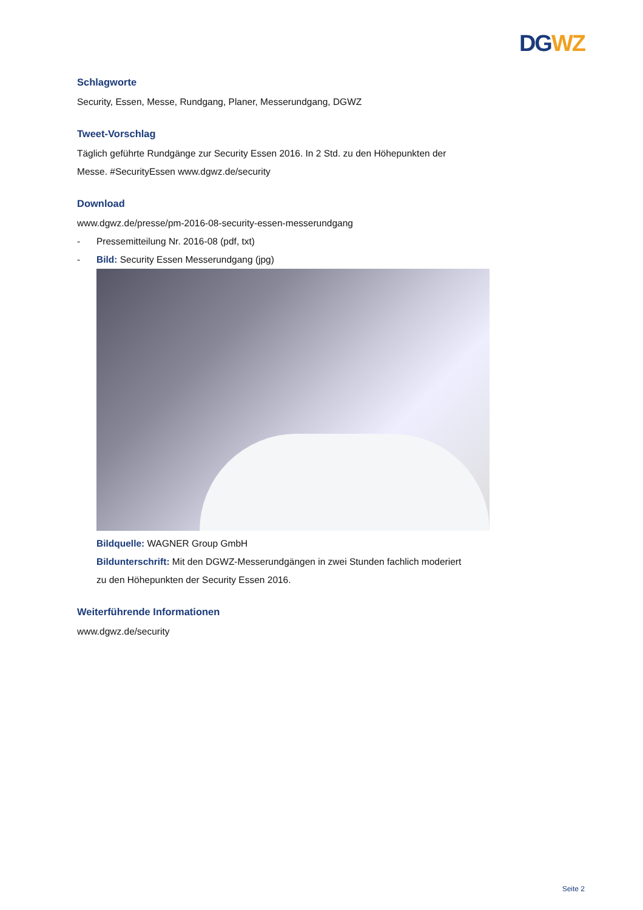DG WZ
Schlagworte
Security, Essen, Messe, Rundgang, Planer, Messerundgang, DGWZ
Tweet-Vorschlag
Täglich geführte Rundgänge zur Security Essen 2016. In 2 Std. zu den Höhepunkten der Messe. #SecurityEssen www.dgwz.de/security
Download
www.dgwz.de/presse/pm-2016-08-security-essen-messerundgang
- Pressemitteilung Nr. 2016-08 (pdf, txt)
- Bild: Security Essen Messerundgang (jpg)
Bildquelle: WAGNER Group GmbH
Bildunterschrift: Mit den DGWZ-Messerundgängen in zwei Stunden fachlich moderiert zu den Höhepunkten der Security Essen 2016.
Weiterführende Informationen
www.dgwz.de/security
Seite 2